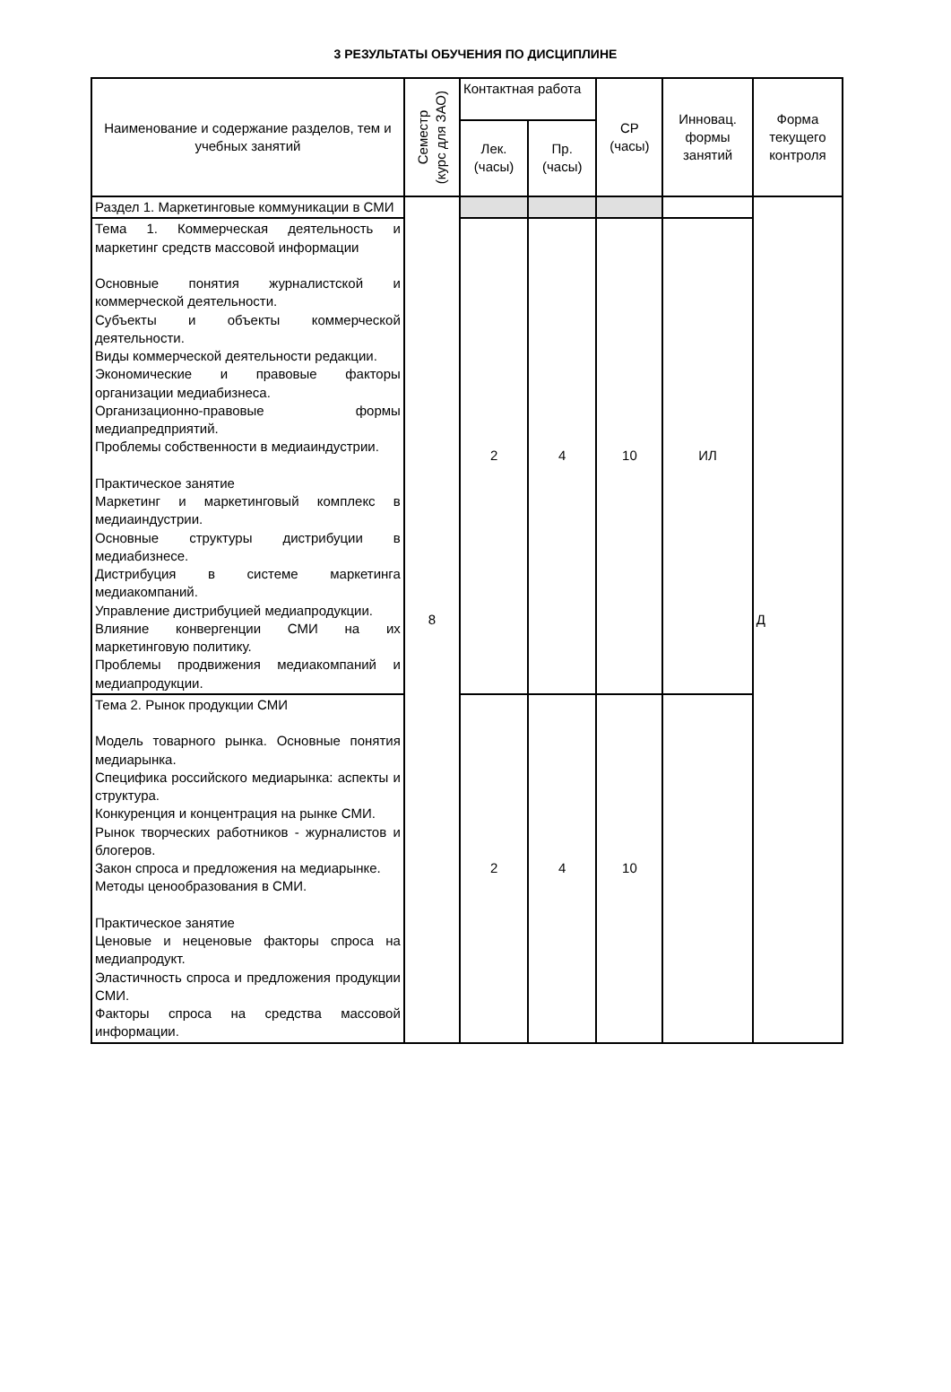3 РЕЗУЛЬТАТЫ ОБУЧЕНИЯ ПО ДИСЦИПЛИНЕ
| Наименование и содержание разделов, тем и учебных занятий | Семестр (курс для ЗАО) | Контактная работа | | СР (часы) | Инновац. формы занятий | Форма текущего контроля |
| --- | --- | --- | --- | --- | --- | --- |
| | | Лек. (часы) | Пр. (часы) | | | |
| Раздел 1. Маркетинговые коммуникации в СМИ | 8 | | | | | Д |
| Тема 1. Коммерческая деятельность и маркетинг средств массовой информации Основные понятия журналистской и коммерческой деятельности. Субъекты и объекты коммерческой деятельности. Виды коммерческой деятельности редакции. Экономические и правовые факторы организации медиабизнеса. Организационно-правовые формы медиапредприятий. Проблемы собственности в медиаиндустрии. Практическое занятие Маркетинг и маркетинговый комплекс в медиаиндустрии. Основные структуры дистрибуции в медиабизнесе. Дистрибуция в системе маркетинга медиакомпаний. Управление дистрибуцией медиапродукции. Влияние конвергенции СМИ на их маркетинговую политику. Проблемы продвижения медиакомпаний и медиапродукции. | | 2 | 4 | 10 | ИЛ | |
| Тема 2. Рынок продукции СМИ Модель товарного рынка. Основные понятия медиарынка. Специфика российского медиарынка: аспекты и структура. Конкуренция и концентрация на рынке СМИ. Рынок творческих работников - журналистов и блогеров. Закон спроса и предложения на медиарынке. Методы ценообразования в СМИ. Практическое занятие Ценовые и неценовые факторы спроса на медиапродукт. Эластичность спроса и предложения продукции СМИ. Факторы спроса на средства массовой информации. | | 2 | 4 | 10 | | |